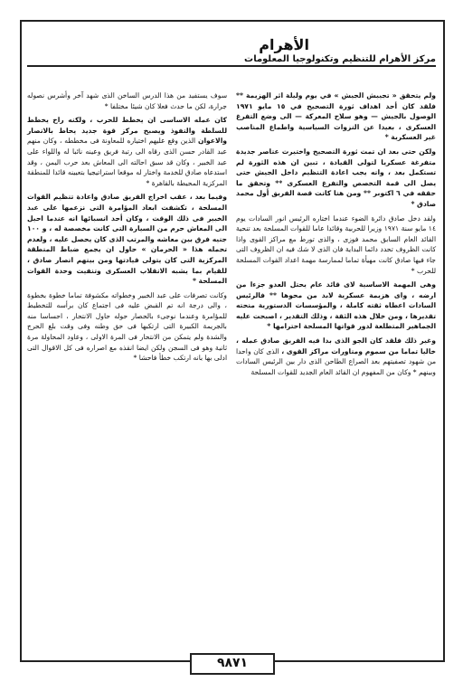الأهرام
مركز الأهرام للتنظيم وتكنولوجيا المعلومات
ولم يتحقق « تجييش الجيش » في يوم وليلة اثر الهزيمة ** فلقد كان أحد اهداف ثورة التصحيح في ١٥ مايو ١٩٧١ الوصول بالجيش — وهو سلاح المعركة — الى وضع التفرغ العسكرى ، بعيدا عن النزوات السياسية واطماع المناصب غير العسكرية *
ولكن حتى بعد ان تمت ثورة التصحيح واختيرت عناصر جديدة متفرغة عسكريا لتولى القيادة ، تبين ان هذه الثورة لم تستكمل بعد ، وانه يجب اعادة التنظيم داخل الجيش حتى يصل الى قمة التخصص والتفرغ العسكرى ** وتحقق ما حققه في ٦ اكتوبر ** ومن هنا كانت قصة الفريق أول محمد صادق *
ولقد دخل صادق دائرة الضوء عندما اختاره الرئيس انور السادات يوم ١٤ مايو سنة ١٩٧١ وزيرا للحربية وقائدا عاما للقوات المسلحة بعد تنحية القائد العام السابق محمد فوزى ، والذى تورط مع مراكز القوى واذا كانت الظروف تحدد دائما البداية فان الذى لا شك فيه ان الظروف التى جاء فيها صادق كانت مهيأة تماما لممارسة مهمة اعداد القوات المسلحة للحرب *
وهى المهمة الاساسية لاى قائد عام يحتل العدو جزءا من ارضه ، واى هزيمة عسكرية لابد من محوها ** فالرئيس السادات اعطاه ثقته كاملة ، والمؤسسات الدستورية منحته تقديرها ، ومن خلال هذه الثقة ، وذلك التقدير ، اصبحت عليه الجماهير المتطلعة لدور قواتها المسلحة احترامها *
وغير ذلك فلقد كان الجو الذى بدا فيه الفريق صادق عمله ، خاليا تماما من سموم ومناورات مراكز القوى ، الذى كان واحدا من شهود تصفيتهم بعد الصراع الطاحن الذى دار بين الرئيس السادات وبينهم * وكان من المفهوم ان القائد العام الجديد للقوات المسلحة
سوف يستفيد من هذا الدرس الساخن الذى شهد آخر وأشرس نصوله جرارة، لكن ما حدث فعلا كان شيئا مختلفا *
كان عمله الاساسى ان يخطط للحرب ، ولكنه راح يخطط للسلطة والنفوذ ويصبح مركز قوة جديد يحاط بالانصار والاعوان الذين وقع عليهم اختياره للمعاونة فى مخططه ، وكان منهم عبد القادر حسن الذى رقاه الى رتبة فريق وعينه نائبا له واللواء على عبد الخبير ، وكان قد سبق احالته الى المعاش بعد حرب اليمن ، وقد استدعاه صادق للخدمة واختار له موقعا استراتيجيا بتعيينه قائدا للمنطقة المركزية المحيطة بالقاهرة *
وفيما بعد ، عقب اخراج الفريق صادق واعادة تنظيم القوات المسلحة ، تكشفت ابعاد المؤامرة التى نزعمها على عبد الخبير فى ذلك الوقت ، وكان أحد انسبائها انه عندما احيل الى المعاش حرم من السيارة التى كانت مخصصة له ، و ١٠٠ جنيه فرق بين معاشه والمرتب الذى كان يحصل عليه ، ولعدم تحمله هذا « الحرمان » حاول ان يجمع ضباط المنطقة المركزية التى كان يتولى قيادتها ومن بينهم انصار صادق ، للقيام بما يشبه الانقلاب العسكرى وتنفيت وحدة القوات المسلحة *
وكانت تصرفات على عبد الخبير وخطواته مكشوفة تماما خطوة بخطوة ، والى درجة انه تم القبض عليه فى اجتماع كان برأسه للتخطيط للمؤامرة وعندما نوجىء بالحصار حوله حاول الانتحار ، احساسا منه بالجريمة الكبيرة التى ارتكبها فى حق وطنه وفى وقت بلغ الحرج والشدة ولم يتمكن من الانتحار فى المرة الاولى ، وعاود المحاولة مرة ثانية وهو فى السجن ولكن ايضا انقذه مع اصراره فى كل الاقوال التى ادلى بها بانه ارتكب خطأ فاحشا *
٩٨٧١